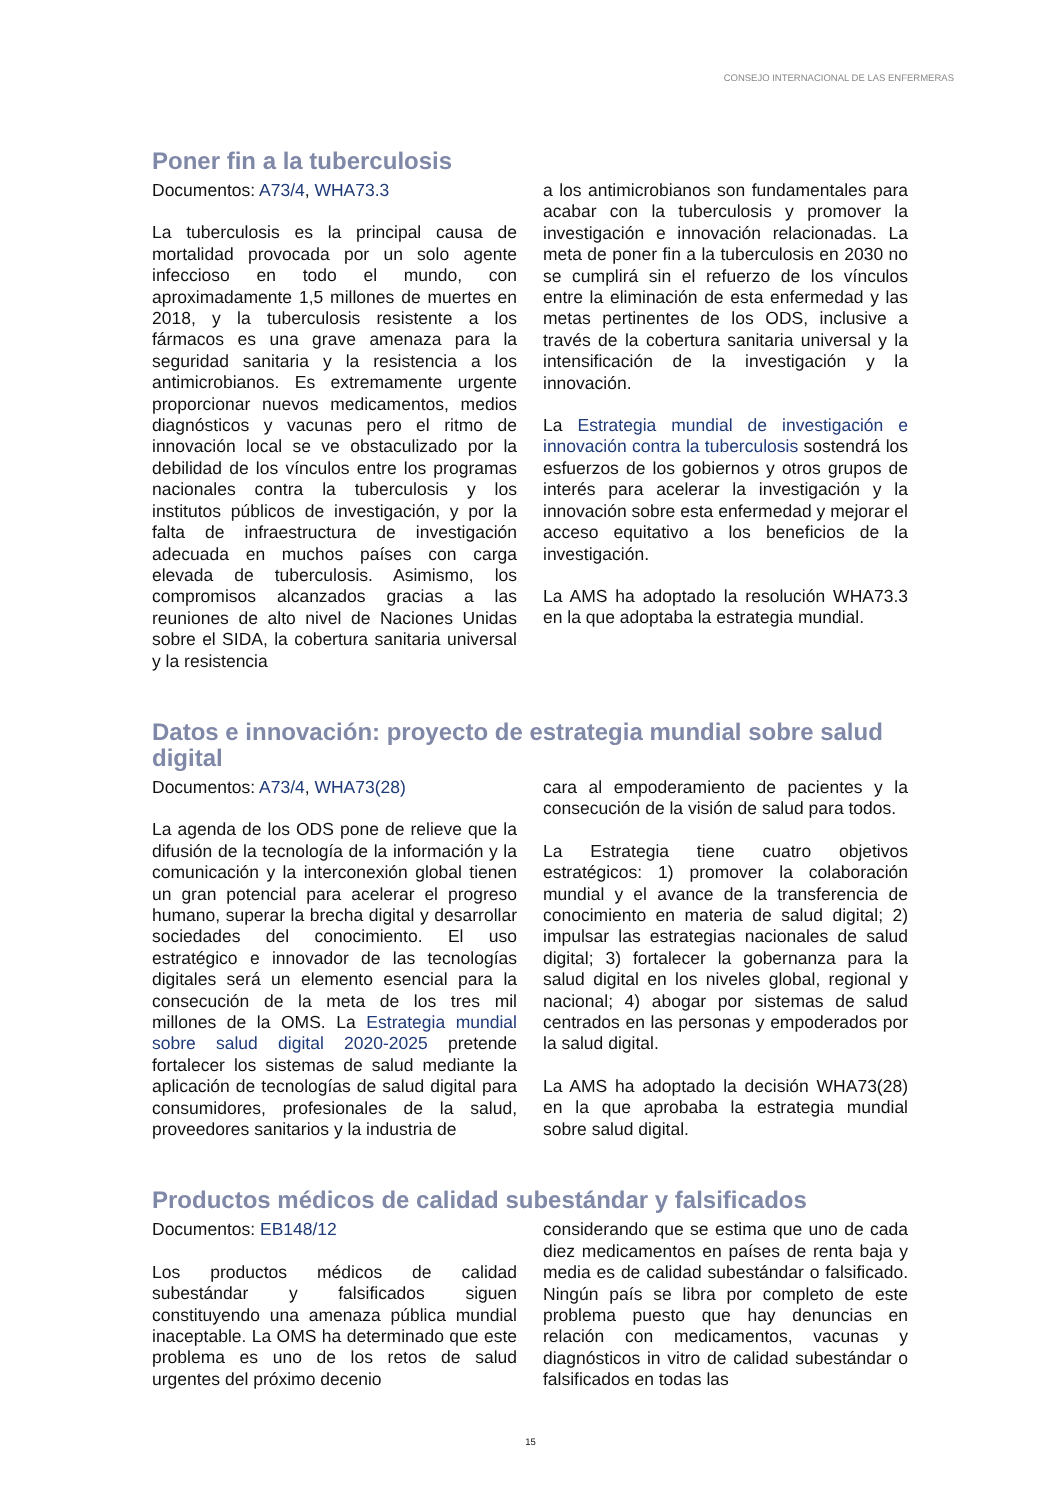CONSEJO INTERNACIONAL DE LAS ENFERMERAS
Poner fin a la tuberculosis
Documentos: A73/4, WHA73.3
La tuberculosis es la principal causa de mortalidad provocada por un solo agente infeccioso en todo el mundo, con aproximadamente 1,5 millones de muertes en 2018, y la tuberculosis resistente a los fármacos es una grave amenaza para la seguridad sanitaria y la resistencia a los antimicrobianos. Es extremamente urgente proporcionar nuevos medicamentos, medios diagnósticos y vacunas pero el ritmo de innovación local se ve obstaculizado por la debilidad de los vínculos entre los programas nacionales contra la tuberculosis y los institutos públicos de investigación, y por la falta de infraestructura de investigación adecuada en muchos países con carga elevada de tuberculosis. Asimismo, los compromisos alcanzados gracias a las reuniones de alto nivel de Naciones Unidas sobre el SIDA, la cobertura sanitaria universal y la resistencia
a los antimicrobianos son fundamentales para acabar con la tuberculosis y promover la investigación e innovación relacionadas. La meta de poner fin a la tuberculosis en 2030 no se cumplirá sin el refuerzo de los vínculos entre la eliminación de esta enfermedad y las metas pertinentes de los ODS, inclusive a través de la cobertura sanitaria universal y la intensificación de la investigación y la innovación.
La Estrategia mundial de investigación e innovación contra la tuberculosis sostendrá los esfuerzos de los gobiernos y otros grupos de interés para acelerar la investigación y la innovación sobre esta enfermedad y mejorar el acceso equitativo a los beneficios de la investigación.
La AMS ha adoptado la resolución WHA73.3 en la que adoptaba la estrategia mundial.
Datos e innovación: proyecto de estrategia mundial sobre salud digital
Documentos: A73/4, WHA73(28)
La agenda de los ODS pone de relieve que la difusión de la tecnología de la información y la comunicación y la interconexión global tienen un gran potencial para acelerar el progreso humano, superar la brecha digital y desarrollar sociedades del conocimiento. El uso estratégico e innovador de las tecnologías digitales será un elemento esencial para la consecución de la meta de los tres mil millones de la OMS. La Estrategia mundial sobre salud digital 2020-2025 pretende fortalecer los sistemas de salud mediante la aplicación de tecnologías de salud digital para consumidores, profesionales de la salud, proveedores sanitarios y la industria de
cara al empoderamiento de pacientes y la consecución de la visión de salud para todos.
La Estrategia tiene cuatro objetivos estratégicos: 1) promover la colaboración mundial y el avance de la transferencia de conocimiento en materia de salud digital; 2) impulsar las estrategias nacionales de salud digital; 3) fortalecer la gobernanza para la salud digital en los niveles global, regional y nacional; 4) abogar por sistemas de salud centrados en las personas y empoderados por la salud digital.
La AMS ha adoptado la decisión WHA73(28) en la que aprobaba la estrategia mundial sobre salud digital.
Productos médicos de calidad subestándar y falsificados
Documentos: EB148/12
Los productos médicos de calidad subestándar y falsificados siguen constituyendo una amenaza pública mundial inaceptable. La OMS ha determinado que este problema es uno de los retos de salud urgentes del próximo decenio
considerando que se estima que uno de cada diez medicamentos en países de renta baja y media es de calidad subestándar o falsificado. Ningún país se libra por completo de este problema puesto que hay denuncias en relación con medicamentos, vacunas y diagnósticos in vitro de calidad subestándar o falsificados en todas las
15